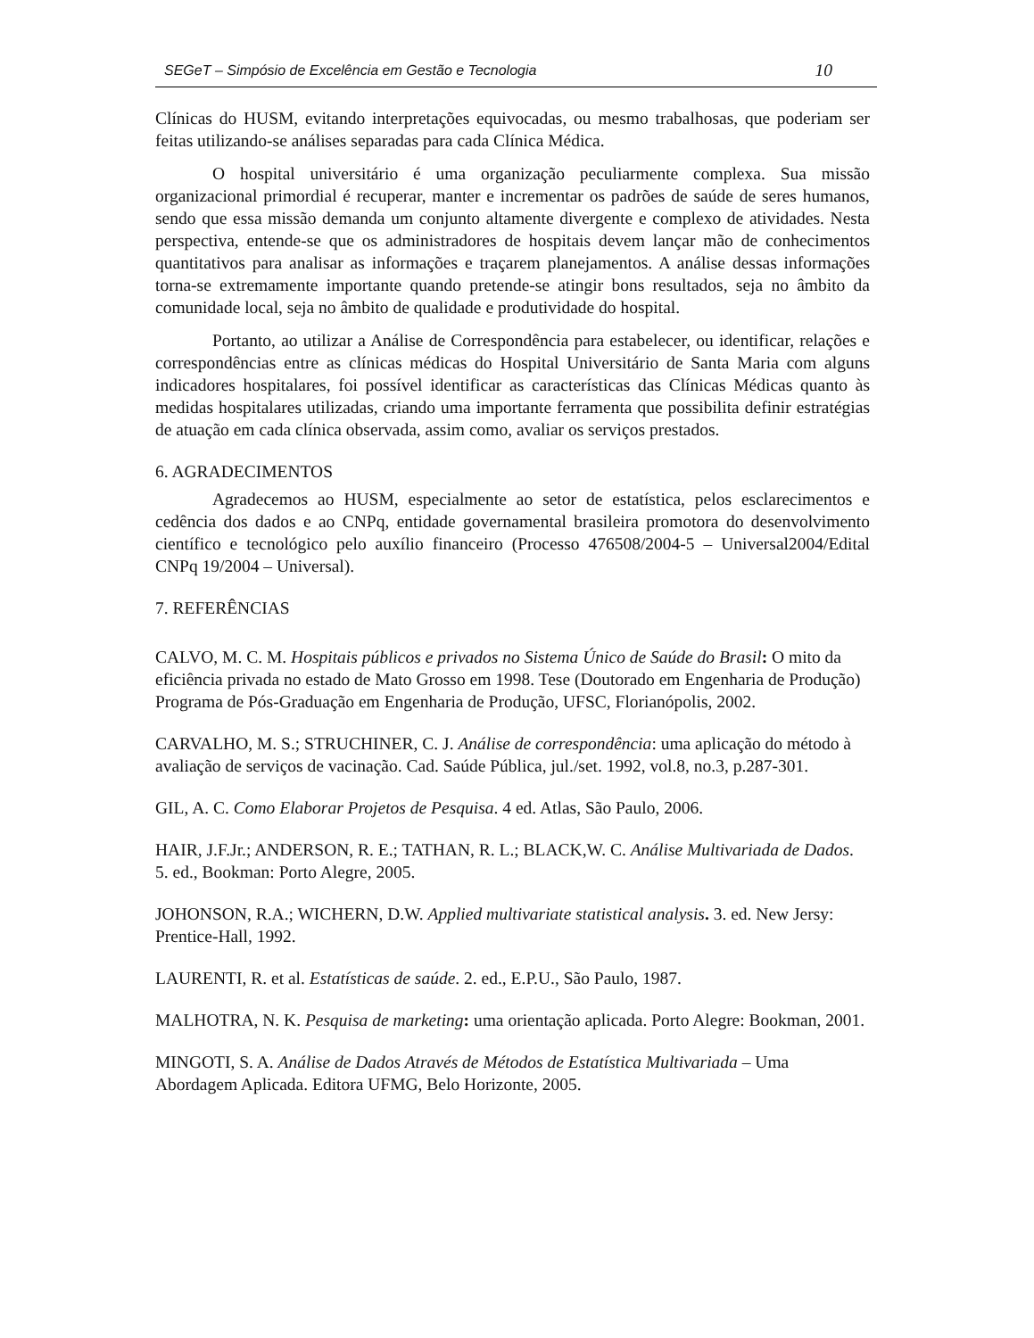SEGeT – Simpósio de Excelência em Gestão e Tecnologia 10
Clínicas do HUSM, evitando interpretações equivocadas, ou mesmo trabalhosas, que poderiam ser feitas utilizando-se análises separadas para cada Clínica Médica.
O hospital universitário é uma organização peculiarmente complexa. Sua missão organizacional primordial é recuperar, manter e incrementar os padrões de saúde de seres humanos, sendo que essa missão demanda um conjunto altamente divergente e complexo de atividades. Nesta perspectiva, entende-se que os administradores de hospitais devem lançar mão de conhecimentos quantitativos para analisar as informações e traçarem planejamentos. A análise dessas informações torna-se extremamente importante quando pretende-se atingir bons resultados, seja no âmbito da comunidade local, seja no âmbito de qualidade e produtividade do hospital.
Portanto, ao utilizar a Análise de Correspondência para estabelecer, ou identificar, relações e correspondências entre as clínicas médicas do Hospital Universitário de Santa Maria com alguns indicadores hospitalares, foi possível identificar as características das Clínicas Médicas quanto às medidas hospitalares utilizadas, criando uma importante ferramenta que possibilita definir estratégias de atuação em cada clínica observada, assim como, avaliar os serviços prestados.
6. AGRADECIMENTOS
Agradecemos ao HUSM, especialmente ao setor de estatística, pelos esclarecimentos e cedência dos dados e ao CNPq, entidade governamental brasileira promotora do desenvolvimento científico e tecnológico pelo auxílio financeiro (Processo 476508/2004-5 – Universal2004/Edital CNPq 19/2004 – Universal).
7. REFERÊNCIAS
CALVO, M. C. M. Hospitais públicos e privados no Sistema Único de Saúde do Brasil: O mito da eficiência privada no estado de Mato Grosso em 1998. Tese (Doutorado em Engenharia de Produção) Programa de Pós-Graduação em Engenharia de Produção, UFSC, Florianópolis, 2002.
CARVALHO, M. S.; STRUCHINER, C. J. Análise de correspondência: uma aplicação do método à avaliação de serviços de vacinação. Cad. Saúde Pública, jul./set. 1992, vol.8, no.3, p.287-301.
GIL, A. C. Como Elaborar Projetos de Pesquisa. 4 ed. Atlas, São Paulo, 2006.
HAIR, J.F.Jr.; ANDERSON, R. E.; TATHAN, R. L.; BLACK,W. C. Análise Multivariada de Dados. 5. ed., Bookman: Porto Alegre, 2005.
JOHONSON, R.A.; WICHERN, D.W. Applied multivariate statistical analysis. 3. ed. New Jersy: Prentice-Hall, 1992.
LAURENTI, R. et al. Estatísticas de saúde. 2. ed., E.P.U., São Paulo, 1987.
MALHOTRA, N. K. Pesquisa de marketing: uma orientação aplicada. Porto Alegre: Bookman, 2001.
MINGOTI, S. A. Análise de Dados Através de Métodos de Estatística Multivariada – Uma Abordagem Aplicada. Editora UFMG, Belo Horizonte, 2005.